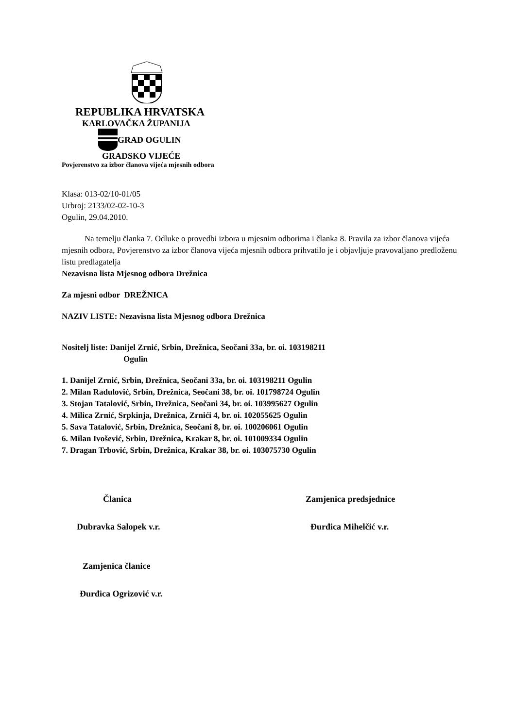REPUBLIKA HRVATSKA
KARLOVAČKA ŽUPANIJA
GRAD OGULIN
GRADSKO VIJEĆE
Povjerenstvo za izbor članova vijeća mjesnih odbora
Klasa: 013-02/10-01/05
Urbroj: 2133/02-02-10-3
Ogulin, 29.04.2010.
Na temelju članka 7. Odluke o provedbi izbora u mjesnim odborima i članka 8. Pravila za izbor članova vijeća mjesnih odbora, Povjerenstvo za izbor članova vijeća mjesnih odbora prihvatilo je i objavljuje pravovaljano predloženu listu predlagatelja
Nezavisna lista Mjesnog odbora Drežnica
Za mjesni odbor DREŽNICA
NAZIV LISTE: Nezavisna lista Mjesnog odbora Drežnica
Nositelj liste: Danijel Zrnić, Srbin, Drežnica, Seočani 33a, br. oi. 103198211
Ogulin
1. Danijel Zrnić, Srbin, Drežnica, Seočani 33a, br. oi. 103198211 Ogulin
2. Milan Radulović, Srbin, Drežnica, Seočani 38, br. oi. 101798724 Ogulin
3. Stojan Tatalović, Srbin, Drežnica, Seočani 34, br. oi. 103995627 Ogulin
4. Milica Zrnić, Srpkinja, Drežnica, Zrnići 4, br. oi. 102055625 Ogulin
5. Sava Tatalović, Srbin, Drežnica, Seočani 8, br. oi. 100206061 Ogulin
6. Milan Ivošević, Srbin, Drežnica, Krakar 8, br. oi. 101009334 Ogulin
7. Dragan Trbović, Srbin, Drežnica, Krakar 38, br. oi. 103075730 Ogulin
Članica Zamjenica predsjednice
Dubravka Salopek v.r. Đurđica Mihelčić v.r.
Zamjenica članice
Đurđica Ogrizović v.r.